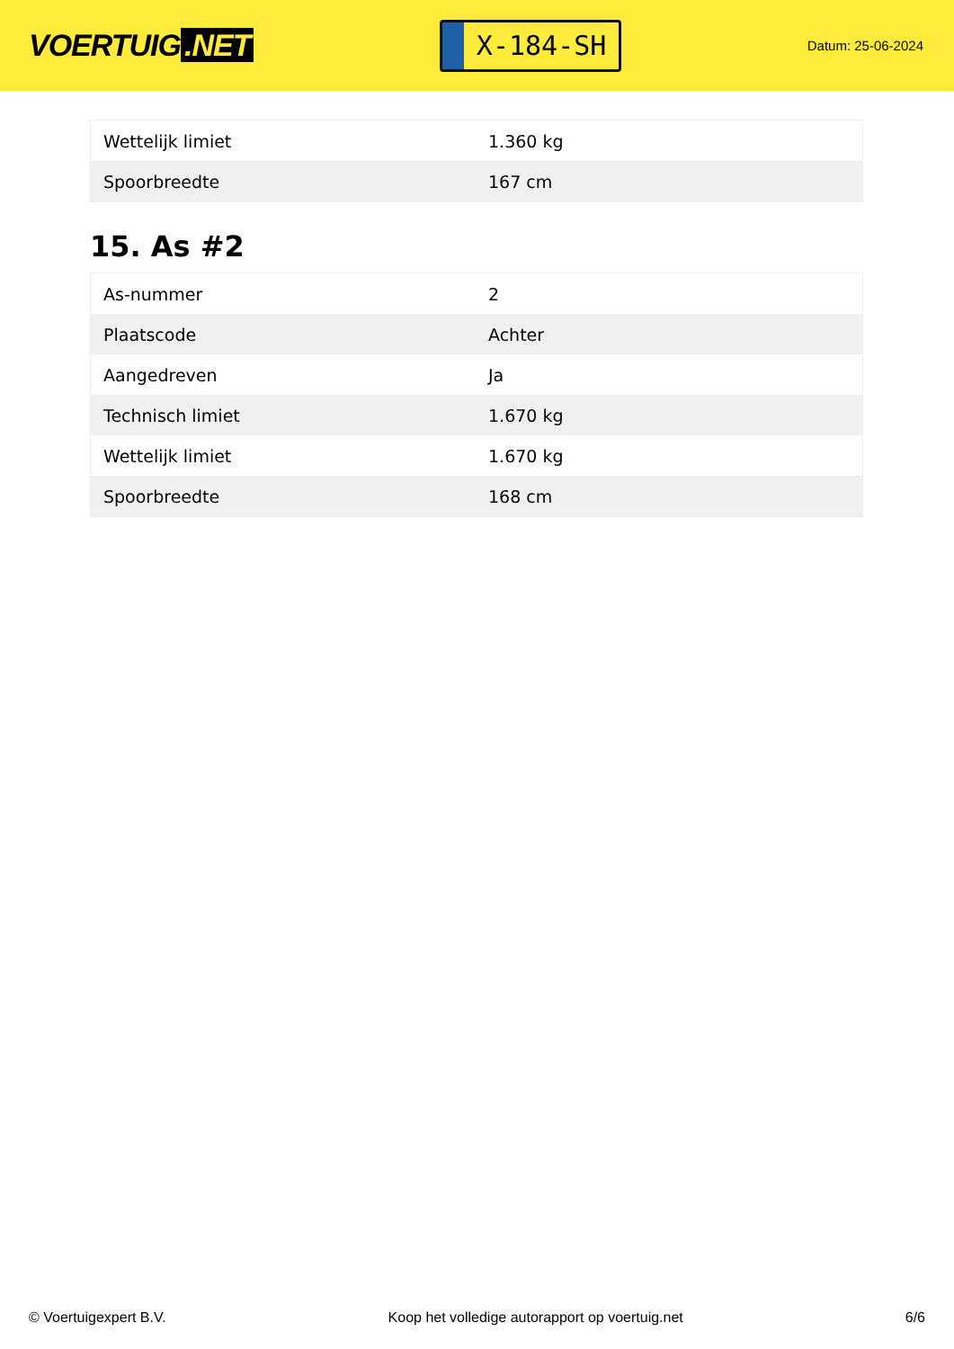VOERTUIG.NET
X-184-SH
Datum: 25-06-2024
| Wettelijk limiet | 1.360 kg |
| Spoorbreedte | 167 cm |
15. As #2
| As-nummer | 2 |
| Plaatscode | Achter |
| Aangedreven | Ja |
| Technisch limiet | 1.670 kg |
| Wettelijk limiet | 1.670 kg |
| Spoorbreedte | 168 cm |
© Voertuigexpert B.V. Koop het volledige autorapport op voertuig.net 6/6